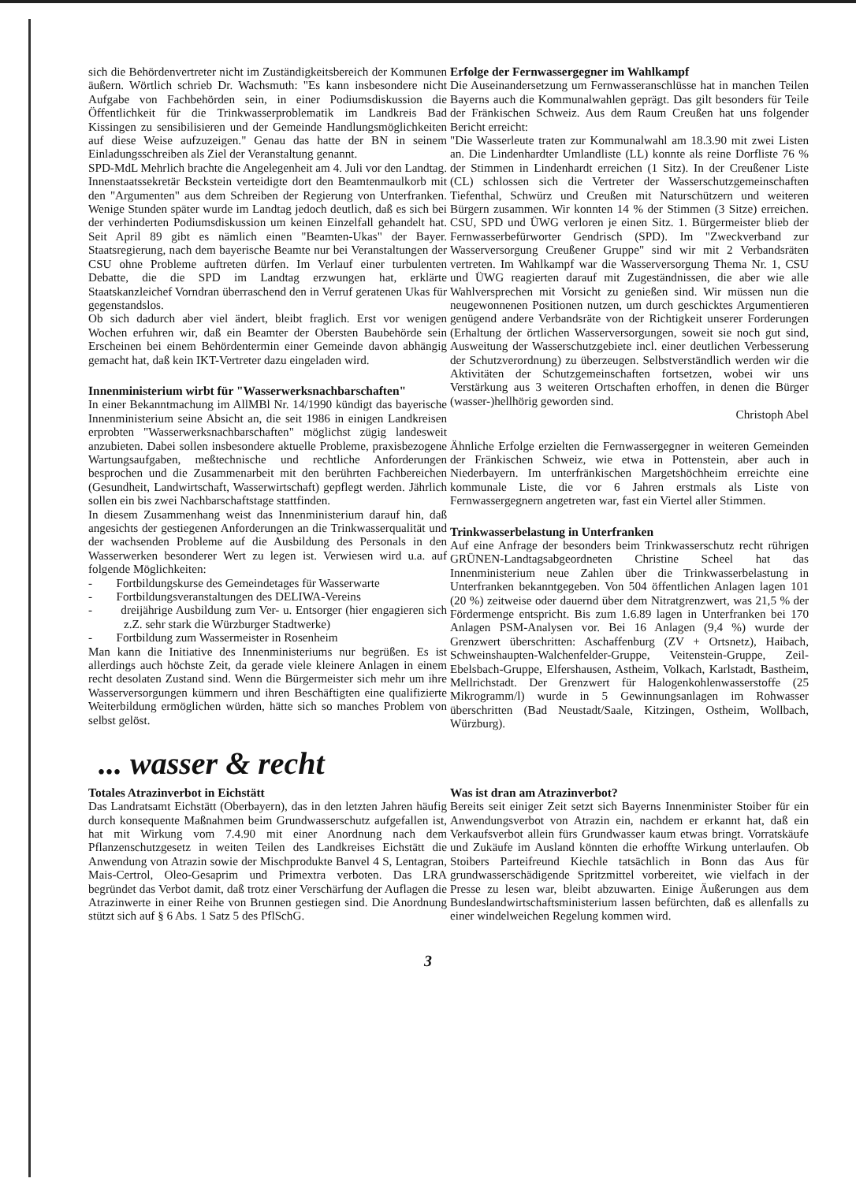sich die Behördenvertreter nicht im Zuständigkeitsbereich der Kommunen äußern. Wörtlich schrieb Dr. Wachsmuth: "Es kann insbesondere nicht Aufgabe von Fachbehörden sein, in einer Podiumsdiskussion die Öffentlichkeit für die Trinkwasserproblematik im Landkreis Bad Kissingen zu sensibilisieren und der Gemeinde Handlungsmöglichkeiten auf diese Weise aufzuzeigen." Genau das hatte der BN in seinem Einladungsschreiben als Ziel der Veranstaltung genannt.
SPD-MdL Mehrlich brachte die Angelegenheit am 4. Juli vor den Landtag. Innenstaatssekretär Beckstein verteidigte dort den Beamtenmaulkorb mit den "Argumenten" aus dem Schreiben der Regierung von Unterfranken. Wenige Stunden später wurde im Landtag jedoch deutlich, daß es sich bei der verhinderten Podiumsdiskussion um keinen Einzelfall gehandelt hat. Seit April 89 gibt es nämlich einen "Beamten-Ukas" der Bayer. Staatsregierung, nach dem bayerische Beamte nur bei Veranstaltungen der CSU ohne Probleme auftreten dürfen. Im Verlauf einer turbulenten Debatte, die die SPD im Landtag erzwungen hat, erklärte Staatskanzleichef Vorndran überraschend den in Verruf geratenen Ukas für gegenstandslos.
Ob sich dadurch aber viel ändert, bleibt fraglich. Erst vor wenigen Wochen erfuhren wir, daß ein Beamter der Obersten Baubehörde sein Erscheinen bei einem Behördentermin einer Gemeinde davon abhängig gemacht hat, daß kein IKT-Vertreter dazu eingeladen wird.
Innenministerium wirbt für "Wasserwerksnachbarschaften"
In einer Bekanntmachung im AllMBl Nr. 14/1990 kündigt das bayerische Innenministerium seine Absicht an, die seit 1986 in einigen Landkreisen erprobten "Wasserwerksnachbarschaften" möglichst zügig landesweit anzubieten. Dabei sollen insbesondere aktuelle Probleme, praxisbezogene Wartungsaufgaben, meßtechnische und rechtliche Anforderungen besprochen und die Zusammenarbeit mit den berührten Fachbereichen (Gesundheit, Landwirtschaft, Wasserwirtschaft) gepflegt werden. Jährlich sollen ein bis zwei Nachbarschaftstage stattfinden.
In diesem Zusammenhang weist das Innenministerium darauf hin, daß angesichts der gestiegenen Anforderungen an die Trinkwasserqualität und der wachsenden Probleme auf die Ausbildung des Personals in den Wasserwerken besonderer Wert zu legen ist. Verwiesen wird u.a. auf folgende Möglichkeiten:
- Fortbildungskurse des Gemeindetages für Wasserwarte
- Fortbildungsveranstaltungen des DELIWA-Vereins
- dreijährige Ausbildung zum Ver- u. Entsorger (hier engagieren sich z.Z. sehr stark die Würzburger Stadtwerke)
- Fortbildung zum Wassermeister in Rosenheim
Man kann die Initiative des Innenministeriums nur begrüßen. Es ist allerdings auch höchste Zeit, da gerade viele kleinere Anlagen in einem recht desolaten Zustand sind. Wenn die Bürgermeister sich mehr um ihre Wasserversorgungen kümmern und ihren Beschäftigten eine qualifizierte Weiterbildung ermöglichen würden, hätte sich so manches Problem von selbst gelöst.
Erfolge der Fernwassergegner im Wahlkampf
Die Auseinandersetzung um Fernwasseranschlüsse hat in manchen Teilen Bayerns auch die Kommunalwahlen geprägt. Das gilt besonders für Teile der Fränkischen Schweiz. Aus dem Raum Creußen hat uns folgender Bericht erreicht:
"Die Wasserleute traten zur Kommunalwahl am 18.3.90 mit zwei Listen an. Die Lindenhardter Umlandliste (LL) konnte als reine Dorfliste 76 % der Stimmen in Lindenhardt erreichen (1 Sitz). In der Creußener Liste (CL) schlossen sich die Vertreter der Wasserschutzgemeinschaften Tiefenthal, Schwürz und Creußen mit Naturschützern und weiteren Bürgern zusammen. Wir konnten 14 % der Stimmen (3 Sitze) erreichen. CSU, SPD und ÜWG verloren je einen Sitz. 1. Bürgermeister blieb der Fernwasserbefürworter Gendrisch (SPD). Im "Zweckverband zur Wasserversorgung Creußener Gruppe" sind wir mit 2 Verbandsräten vertreten. Im Wahlkampf war die Wasserversorgung Thema Nr. 1, CSU und ÜWG reagierten darauf mit Zugeständnissen, die aber wie alle Wahlversprechen mit Vorsicht zu genießen sind. Wir müssen nun die neugewonnenen Positionen nutzen, um durch geschicktes Argumentieren genügend andere Verbandsräte von der Richtigkeit unserer Forderungen (Erhaltung der örtlichen Wasserversorgungen, soweit sie noch gut sind, Ausweitung der Wasserschutzgebiete incl. einer deutlichen Verbesserung der Schutzverordnung) zu überzeugen. Selbstverständlich werden wir die Aktivitäten der Schutzgemeinschaften fortsetzen, wobei wir uns Verstärkung aus 3 weiteren Ortschaften erhoffen, in denen die Bürger (wasser-)hellhörig geworden sind.
Christoph Abel
Ähnliche Erfolge erzielten die Fernwassergegner in weiteren Gemeinden der Fränkischen Schweiz, wie etwa in Pottenstein, aber auch in Niederbayern. Im unterfränkischen Margetshöchheim erreichte eine kommunale Liste, die vor 6 Jahren erstmals als Liste von Fernwassergegnern angetreten war, fast ein Viertel aller Stimmen.
Trinkwasserbelastung in Unterfranken
Auf eine Anfrage der besonders beim Trinkwasserschutz recht rührigen GRÜNEN-Landtagsabgeordneten Christine Scheel hat das Innenministerium neue Zahlen über die Trinkwasserbelastung in Unterfranken bekanntgegeben. Von 504 öffentlichen Anlagen lagen 101 (20 %) zeitweise oder dauernd über dem Nitratgrenzwert, was 21,5 % der Fördermenge entspricht. Bis zum 1.6.89 lagen in Unterfranken bei 170 Anlagen PSM-Analysen vor. Bei 16 Anlagen (9,4 %) wurde der Grenzwert überschritten: Aschaffenburg (ZV + Ortsnetz), Haibach, Schweinshaupten-Walchenfelder-Gruppe, Veitenstein-Gruppe, Zeil-Ebelsbach-Gruppe, Elfershausen, Astheim, Volkach, Karlstadt, Bastheim, Mellrichstadt. Der Grenzwert für Halogenkohlenwasserstoffe (25 Mikrogramm/l) wurde in 5 Gewinnungsanlagen im Rohwasser überschritten (Bad Neustadt/Saale, Kitzingen, Ostheim, Wollbach, Würzburg).
... wasser & recht
Totales Atrazinverbot in Eichstätt
Das Landratsamt Eichstätt (Oberbayern), das in den letzten Jahren häufig durch konsequente Maßnahmen beim Grundwasserschutz aufgefallen ist, hat mit Wirkung vom 7.4.90 mit einer Anordnung nach dem Pflanzenschutzgesetz in weiten Teilen des Landkreises Eichstätt die Anwendung von Atrazin sowie der Mischprodukte Banvel 4 S, Lentagran, Mais-Certrol, Oleo-Gesaprim und Primextra verboten. Das LRA begründet das Verbot damit, daß trotz einer Verschärfung der Auflagen die Atrazinwerte in einer Reihe von Brunnen gestiegen sind. Die Anordnung stützt sich auf § 6 Abs. 1 Satz 5 des PflSchG.
Was ist dran am Atrazinverbot?
Bereits seit einiger Zeit setzt sich Bayerns Innenminister Stoiber für ein Anwendungsverbot von Atrazin ein, nachdem er erkannt hat, daß ein Verkaufsverbot allein fürs Grundwasser kaum etwas bringt. Vorratskäufe und Zukäufe im Ausland könnten die erhoffte Wirkung unterlaufen. Ob Stoibers Parteifreund Kiechle tatsächlich in Bonn das Aus für grundwasserschädigende Spritzmittel vorbereitet, wie vielfach in der Presse zu lesen war, bleibt abzuwarten. Einige Äußerungen aus dem Bundeslandwirtschaftsministerium lassen befürchten, daß es allenfalls zu einer windelweichen Regelung kommen wird.
3